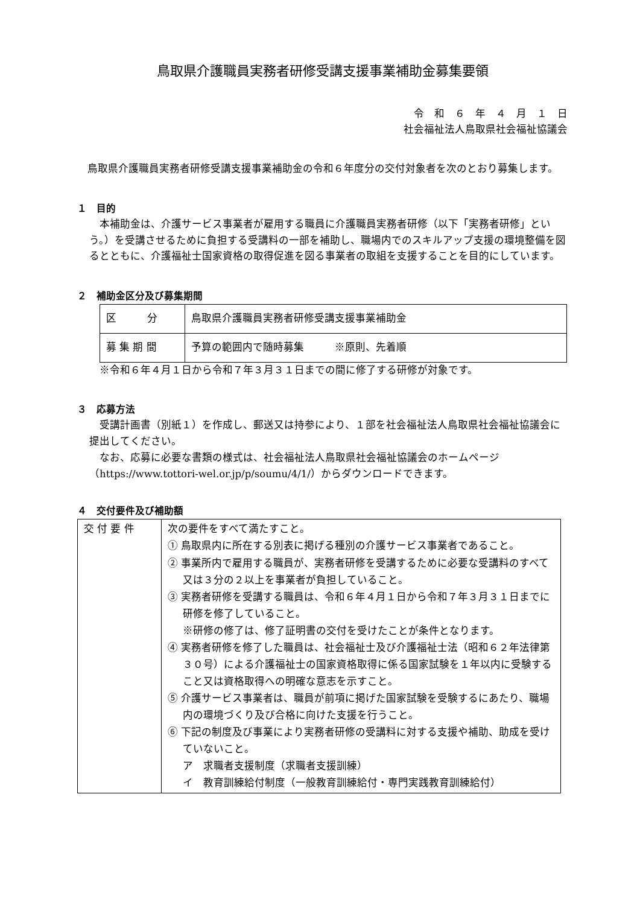鳥取県介護職員実務者研修受講支援事業補助金募集要領
令　和　６　年　４　月　１　日
社会福祉法人鳥取県社会福祉協議会
鳥取県介護職員実務者研修受講支援事業補助金の令和６年度分の交付対象者を次のとおり募集します。
１　目的
本補助金は、介護サービス事業者が雇用する職員に介護職員実務者研修（以下「実務者研修」という。）を受講させるために負担する受講料の一部を補助し、職場内でのスキルアップ支援の環境整備を図るとともに、介護福祉士国家資格の取得促進を図る事業者の取組を支援することを目的にしています。
２　補助金区分及び募集期間
| 区 分 | 鳥取県介護職員実務者研修受講支援事業補助金 |
| 募 集 期 間 | 予算の範囲内で随時募集 ※原則、先着順 |
※令和６年４月１日から令和７年３月３１日までの間に修了する研修が対象です。
３　応募方法
受講計画書（別紙１）を作成し、郵送又は持参により、１部を社会福祉法人鳥取県社会福祉協議会に提出してください。
なお、応募に必要な書類の様式は、社会福祉法人鳥取県社会福祉協議会のホームページ（https://www.tottori-wel.or.jp/p/soumu/4/1/）からダウンロードできます。
４　交付要件及び補助額
| 交 付 要 件 | 次の要件をすべて満たすこと。 ① 鳥取県内に所在する別表に掲げる種別の介護サービス事業者であること。 ② 事業所内で雇用する職員が、実務者研修を受講するために必要な受講料のすべて又は３分の２以上を事業者が負担していること。 ③ 実務者研修を受講する職員は、令和６年４月１日から令和７年３月３１日までに研修を修了していること。 ※研修の修了は、修了証明書の交付を受けたことが条件となります。 ④ 実務者研修を修了した職員は、社会福祉士及び介護福祉士法（昭和６２年法律第３０号）による介護福祉士の国家資格取得に係る国家試験を１年以内に受験すること又は資格取得への明確な意志を示すこと。 ⑤ 介護サービス事業者は、職員が前項に掲げた国家試験を受験するにあたり、職場内の環境づくり及び合格に向けた支援を行うこと。 ⑥ 下記の制度及び事業により実務者研修の受講料に対する支援や補助、助成を受けていないこと。 ア 求職者支援制度（求職者支援訓練） イ 教育訓練給付制度（一般教育訓練給付・専門実践教育訓練給付） |